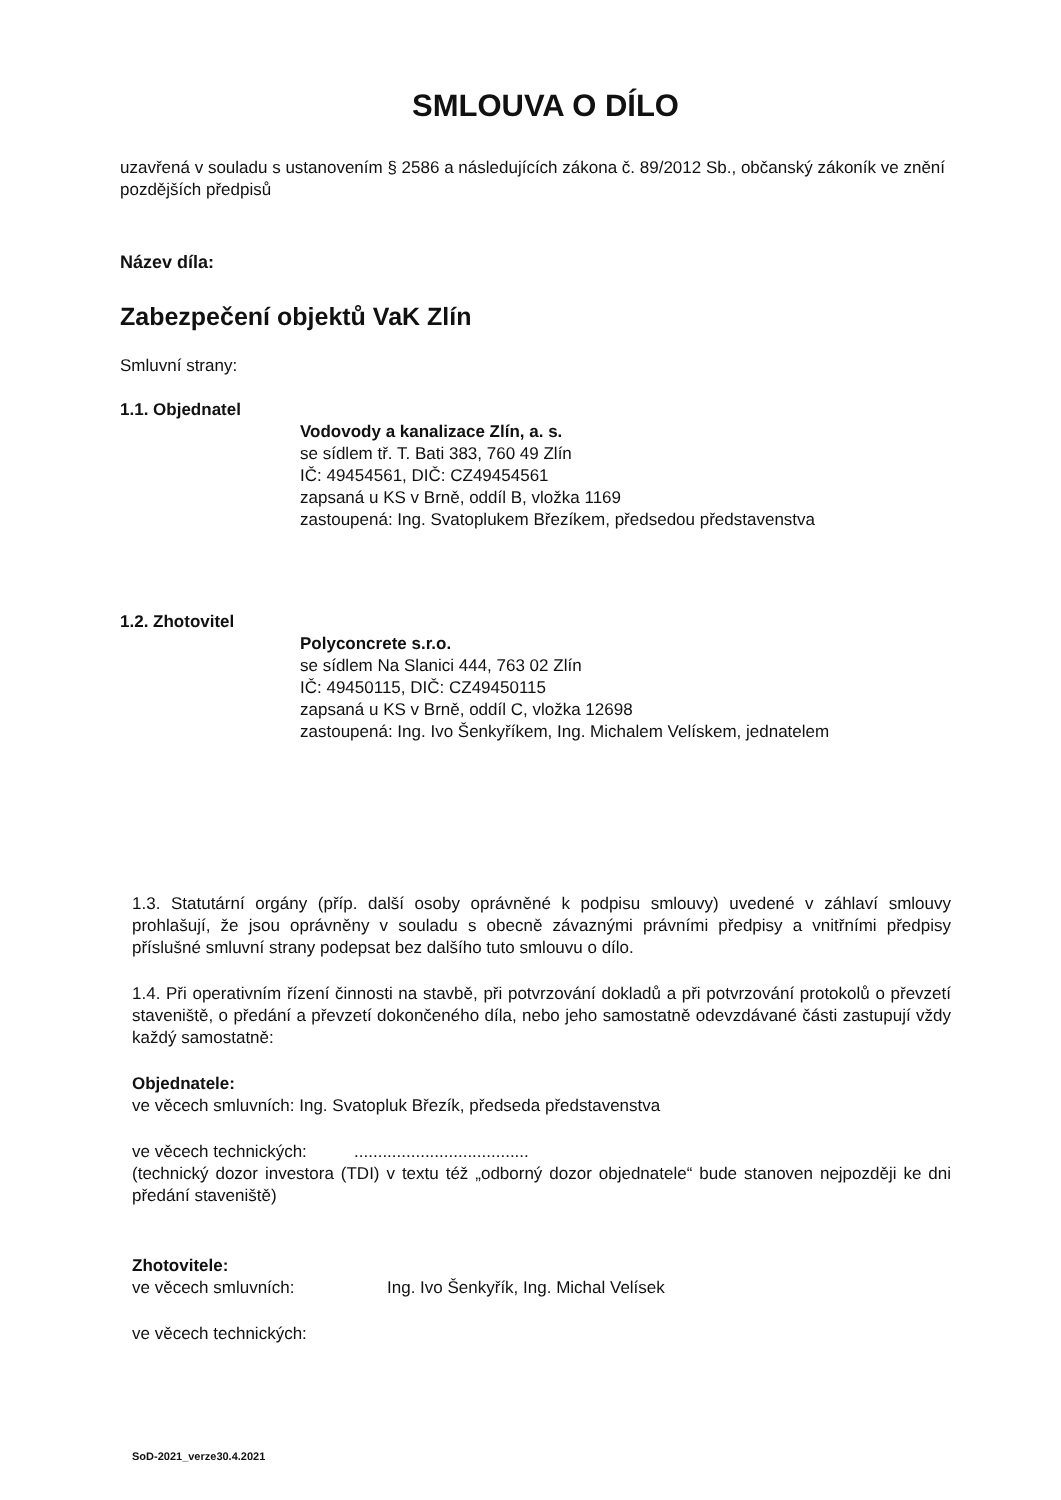SMLOUVA O DÍLO
uzavřená v souladu s ustanovením § 2586 a následujících zákona č. 89/2012 Sb., občanský zákoník ve znění pozdějších předpisů
Název díla:
Zabezpečení objektů VaK Zlín
Smluvní strany:
1.1. Objednatel
Vodovody a kanalizace Zlín, a. s.
se sídlem tř. T. Bati 383, 760 49 Zlín
IČ: 49454561, DIČ: CZ49454561
zapsaná u KS v Brně, oddíl B, vložka 1169
zastoupená: Ing. Svatoplukem Březíkem, předsedou představenstva
1.2. Zhotovitel
Polyconcrete s.r.o.
se sídlem Na Slanici 444, 763 02 Zlín
IČ: 49450115, DIČ: CZ49450115
zapsaná u KS v Brně, oddíl C, vložka 12698
zastoupená: Ing. Ivo Šenkyříkem, Ing. Michalem Velískem, jednatelem
1.3. Statutární orgány (příp. další osoby oprávněné k podpisu smlouvy) uvedené v záhlaví smlouvy prohlašují, že jsou oprávněny v souladu s obecně závaznými právními předpisy a vnitřními předpisy příslušné smluvní strany podepsat bez dalšího tuto smlouvu o dílo.
1.4. Při operativním řízení činnosti na stavbě, při potvrzování dokladů a při potvrzování protokolů o převzetí staveniště, o předání a převzetí dokončeného díla, nebo jeho samostatně odevzdávané části zastupují vždy každý samostatně:
Objednatele:
ve věcech smluvních: Ing. Svatopluk Březík, předseda představenstva
ve věcech technických: .....................................
(technický dozor investora (TDI) v textu též „odborný dozor objednatele“ bude stanoven nejpozději ke dni předání staveniště)
Zhotovitele:
ve věcech smluvních: Ing. Ivo Šenkyřík, Ing. Michal Velísek
ve věcech technických:
SoD-2021_verze30.4.2021